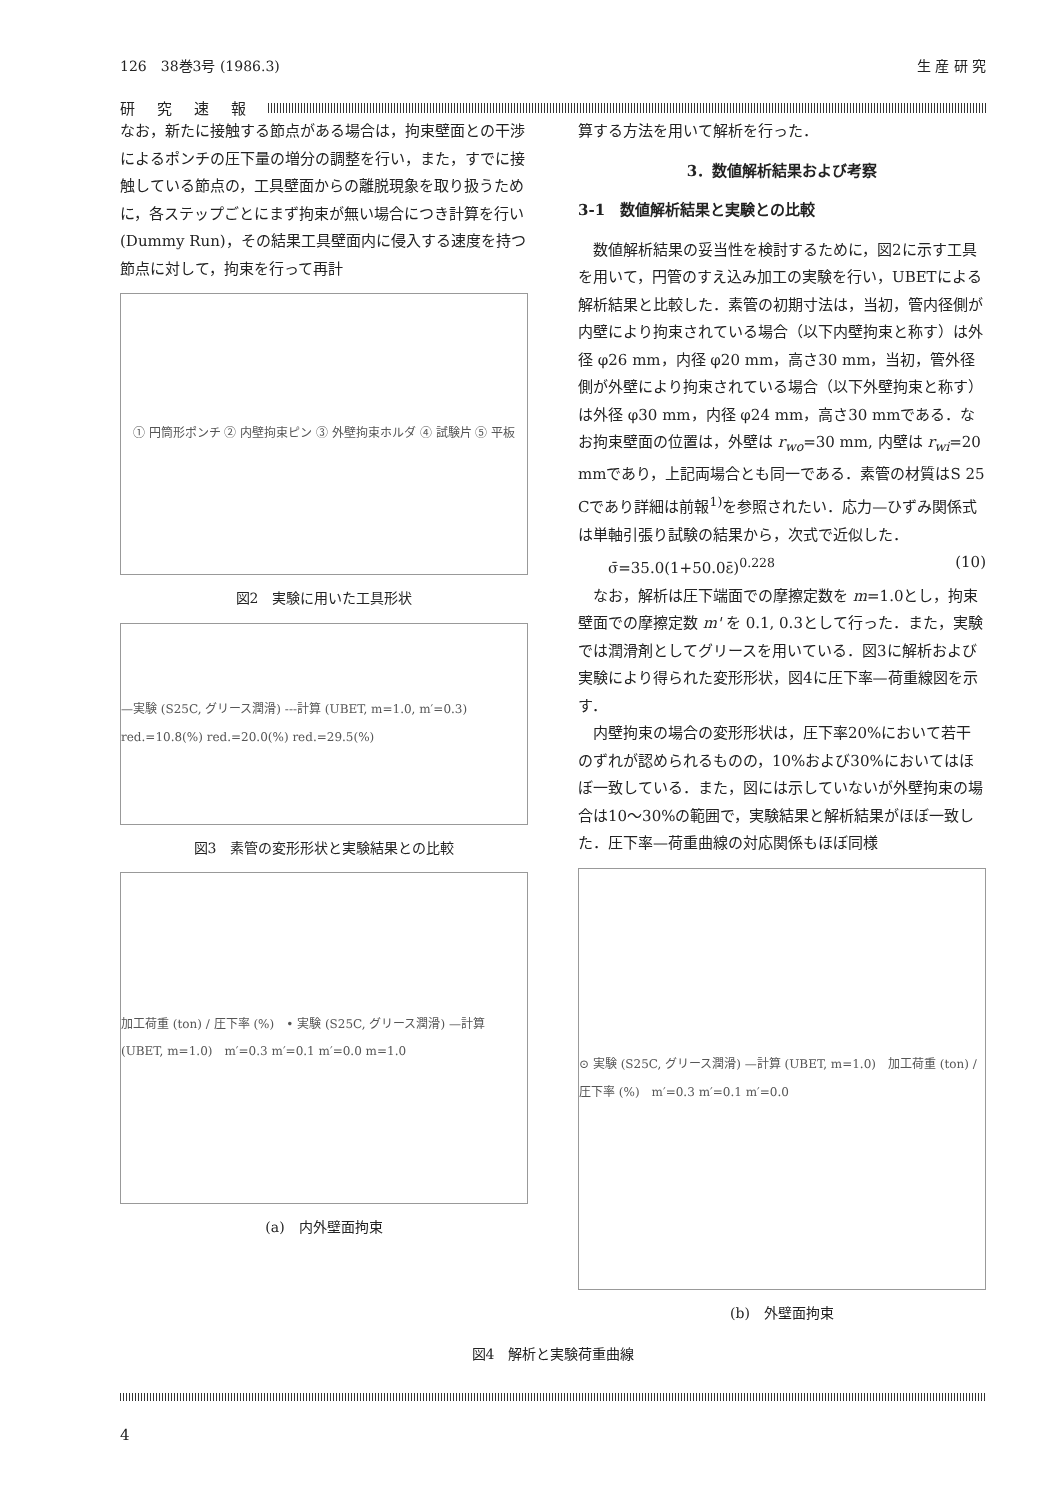126　38巻3号 (1986.3) 生 産 研 究
研究速報
なお，新たに接触する節点がある場合は，拘束壁面との干渉によるポンチの圧下量の増分の調整を行い，また，すでに接触している節点の，工具壁面からの離脱現象を取り扱うために，各ステップごとにまず拘束が無い場合につき計算を行い(Dummy Run)，その結果工具壁面内に侵入する速度を持つ節点に対して，拘束を行って再計
① 円筒形ポンチ ② 内壁拘束ピン ③ 外壁拘束ホルダ ④ 試験片 ⑤ 平板
図2　実験に用いた工具形状
—実験 (S25C, グリース潤滑) ---計算 (UBET, m=1.0, m′=0.3)　red.=10.8(%) red.=20.0(%) red.=29.5(%)
図3　素管の変形形状と実験結果との比較
加工荷重 (ton) / 圧下率 (%)　• 実験 (S25C, グリース潤滑) —計算 (UBET, m=1.0)　m′=0.3 m′=0.1 m′=0.0 m=1.0
(a)　内外壁面拘束
算する方法を用いて解析を行った．
3．数値解析結果および考察
3-1　数値解析結果と実験との比較
　数値解析結果の妥当性を検討するために，図2に示す工具を用いて，円管のすえ込み加工の実験を行い，UBETによる解析結果と比較した．素管の初期寸法は，当初，管内径側が内壁により拘束されている場合（以下内壁拘束と称す）は外径 φ26 mm，内径 φ20 mm，高さ30 mm，当初，管外径側が外壁により拘束されている場合（以下外壁拘束と称す）は外径 φ30 mm，内径 φ24 mm，高さ30 mmである．なお拘束壁面の位置は，外壁は r<sub>wo</sub>=30 mm, 内壁は r<sub>wi</sub>=20 mmであり，上記両場合とも同一である．素管の材質はS 25 Cであり詳細は前報<sup>1)</sup>を参照されたい．応力—ひずみ関係式は単軸引張り試験の結果から，次式で近似した．
σ̄=35.0(1+50.0ε̄)<sup>0.228</sup> (10)
　なお，解析は圧下端面での摩擦定数を m=1.0とし，拘束壁面での摩擦定数 m' を 0.1, 0.3として行った．また，実験では潤滑剤としてグリースを用いている．図3に解析および実験により得られた変形形状，図4に圧下率—荷重線図を示す．
　内壁拘束の場合の変形形状は，圧下率20%において若干のずれが認められるものの，10%および30%においてはほぼ一致している．また，図には示していないが外壁拘束の場合は10〜30%の範囲で，実験結果と解析結果がほぼ一致した．圧下率—荷重曲線の対応関係もほぼ同様
⊙ 実験 (S25C, グリース潤滑) —計算 (UBET, m=1.0)　加工荷重 (ton) / 圧下率 (%)　m′=0.3 m′=0.1 m′=0.0
(b)　外壁面拘束
図4　解析と実験荷重曲線
4